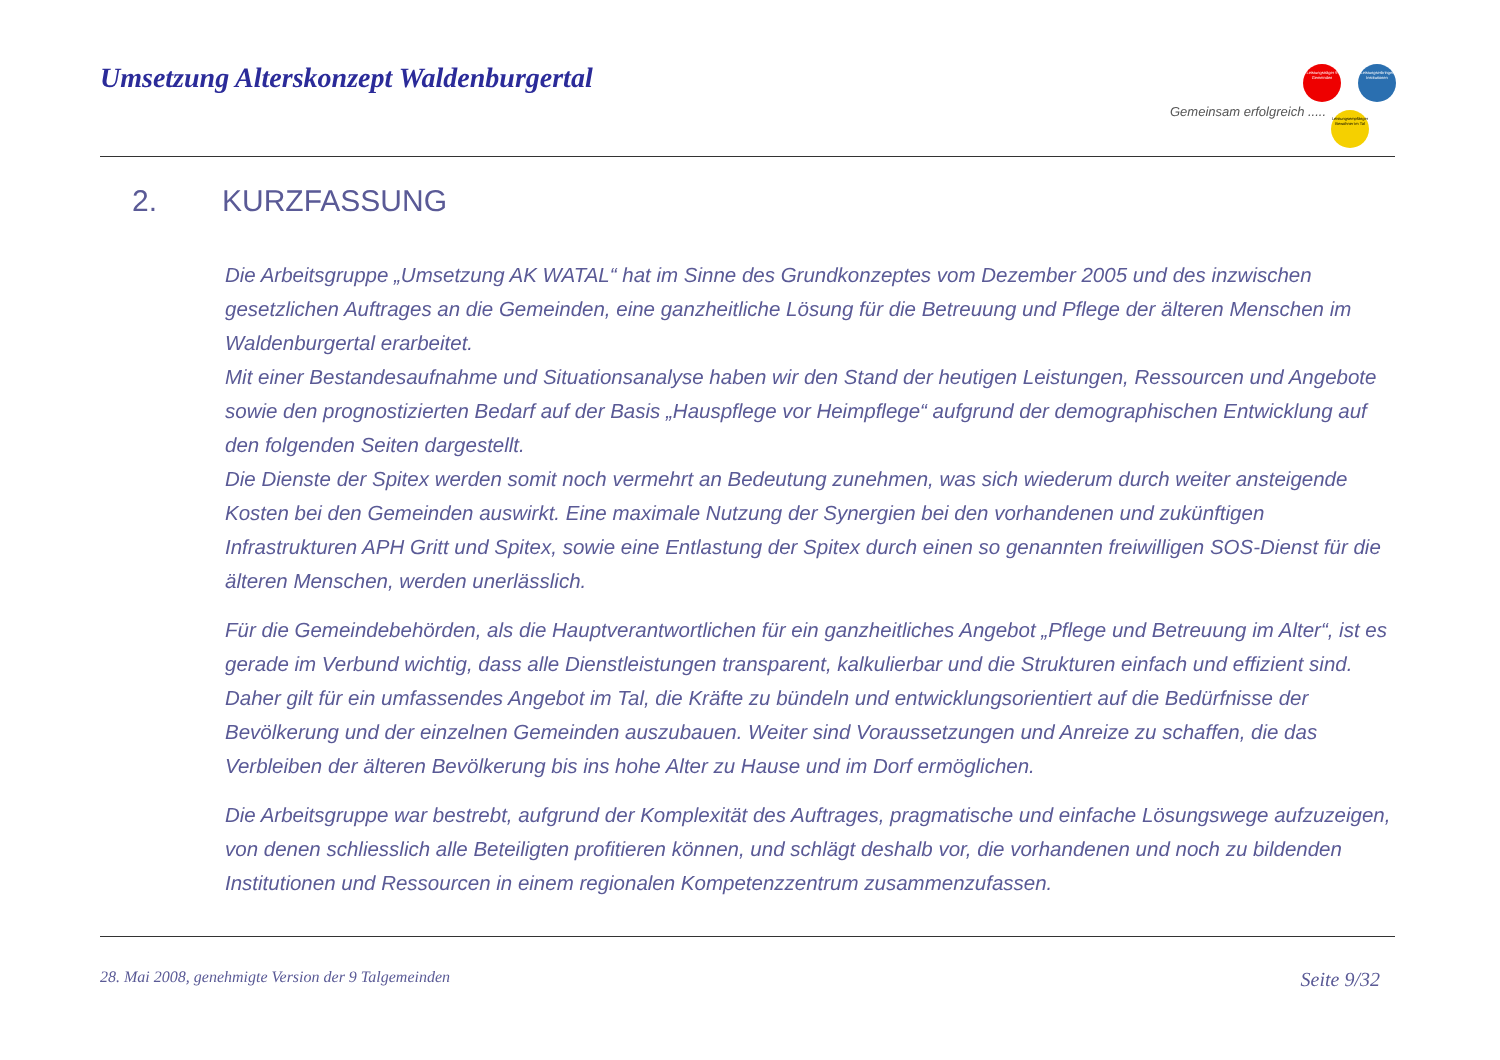Umsetzung Alterskonzept Waldenburgertal
Gemeinsam erfolgreich .....
Leistungsträger 9 Gemeinden
Leistungserbringer Institutionen
Leistungsempfänger Bewohner im Tal
2. KURZFASSUNG
Die Arbeitsgruppe „Umsetzung AK WATAL“ hat im Sinne des Grundkonzeptes vom Dezember 2005 und des inzwischen gesetzlichen Auftrages an die Gemeinden, eine ganzheitliche Lösung für die Betreuung und Pflege der älteren Menschen im Waldenburgertal erarbeitet.
Mit einer Bestandesaufnahme und Situationsanalyse haben wir den Stand der heutigen Leistungen, Ressourcen und Angebote sowie den prognostizierten Bedarf auf der Basis „Hauspflege vor Heimpflege“ aufgrund der demographischen Entwicklung auf den folgenden Seiten dargestellt.
Die Dienste der Spitex werden somit noch vermehrt an Bedeutung zunehmen, was sich wiederum durch weiter ansteigende Kosten bei den Gemeinden auswirkt. Eine maximale Nutzung der Synergien bei den vorhandenen und zukünftigen Infrastrukturen APH Gritt und Spitex, sowie eine Entlastung der Spitex durch einen so genannten freiwilligen SOS-Dienst für die älteren Menschen, werden unerlässlich.
Für die Gemeindebehörden, als die Hauptverantwortlichen für ein ganzheitliches Angebot „Pflege und Betreuung im Alter“, ist es gerade im Verbund wichtig, dass alle Dienstleistungen transparent, kalkulierbar und die Strukturen einfach und effizient sind. Daher gilt für ein umfassendes Angebot im Tal, die Kräfte zu bündeln und entwicklungsorientiert auf die Bedürfnisse der Bevölkerung und der einzelnen Gemeinden auszubauen. Weiter sind Voraussetzungen und Anreize zu schaffen, die das Verbleiben der älteren Bevölkerung bis ins hohe Alter zu Hause und im Dorf ermöglichen.
Die Arbeitsgruppe war bestrebt, aufgrund der Komplexität des Auftrages, pragmatische und einfache Lösungswege aufzuzeigen, von denen schliesslich alle Beteiligten profitieren können, und schlägt deshalb vor, die vorhandenen und noch zu bildenden Institutionen und Ressourcen in einem regionalen Kompetenzzentrum zusammenzufassen.
28. Mai 2008, genehmigte Version der 9 Talgemeinden Seite 9/32